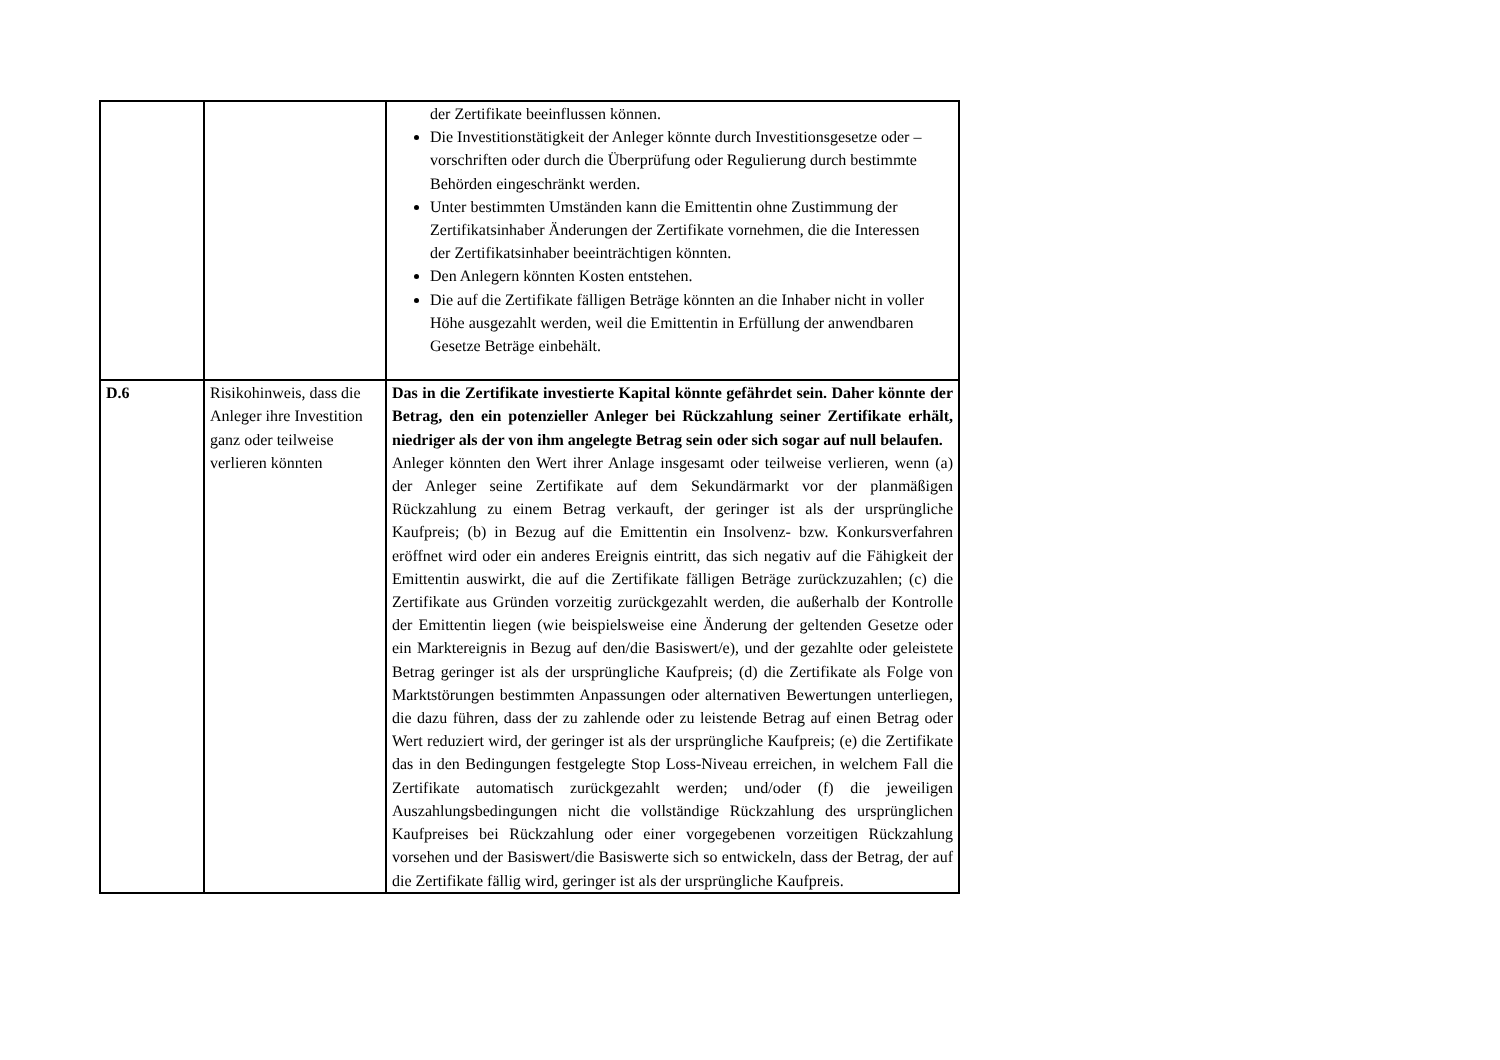| | | der Zertifikate beeinflussen können. Die Investitionstätigkeit der Anleger könnte durch Investitionsgesetze oder –vorschriften oder durch die Überprüfung oder Regulierung durch bestimmte Behörden eingeschränkt werden. Unter bestimmten Umständen kann die Emittentin ohne Zustimmung der Zertifikatsinhaber Änderungen der Zertifikate vornehmen, die die Interessen der Zertifikatsinhaber beeinträchtigen könnten. Den Anlegern könnten Kosten entstehen. Die auf die Zertifikate fälligen Beträge könnten an die Inhaber nicht in voller Höhe ausgezahlt werden, weil die Emittentin in Erfüllung der anwendbaren Gesetze Beträge einbehält. |
| D.6 | Risikohinweis, dass die Anleger ihre Investition ganz oder teilweise verlieren könnten | Das in die Zertifikate investierte Kapital könnte gefährdet sein. Daher könnte der Betrag, den ein potenzieller Anleger bei Rückzahlung seiner Zertifikate erhält, niedriger als der von ihm angelegte Betrag sein oder sich sogar auf null belaufen. Anleger könnten den Wert ihrer Anlage insgesamt oder teilweise verlieren, wenn (a) der Anleger seine Zertifikate auf dem Sekundärmarkt vor der planmäßigen Rückzahlung zu einem Betrag verkauft, der geringer ist als der ursprüngliche Kaufpreis; (b) in Bezug auf die Emittentin ein Insolvenz- bzw. Konkursverfahren eröffnet wird oder ein anderes Ereignis eintritt, das sich negativ auf die Fähigkeit der Emittentin auswirkt, die auf die Zertifikate fälligen Beträge zurückzuzahlen; (c) die Zertifikate aus Gründen vorzeitig zurückgezahlt werden, die außerhalb der Kontrolle der Emittentin liegen (wie beispielsweise eine Änderung der geltenden Gesetze oder ein Marktereignis in Bezug auf den/die Basiswert/e), und der gezahlte oder geleistete Betrag geringer ist als der ursprüngliche Kaufpreis; (d) die Zertifikate als Folge von Marktstörungen bestimmten Anpassungen oder alternativen Bewertungen unterliegen, die dazu führen, dass der zu zahlende oder zu leistende Betrag auf einen Betrag oder Wert reduziert wird, der geringer ist als der ursprüngliche Kaufpreis; (e) die Zertifikate das in den Bedingungen festgelegte Stop Loss-Niveau erreichen, in welchem Fall die Zertifikate automatisch zurückgezahlt werden; und/oder (f) die jeweiligen Auszahlungsbedingungen nicht die vollständige Rückzahlung des ursprünglichen Kaufpreises bei Rückzahlung oder einer vorgegebenen vorzeitigen Rückzahlung vorsehen und der Basiswert/die Basiswerte sich so entwickeln, dass der Betrag, der auf die Zertifikate fällig wird, geringer ist als der ursprüngliche Kaufpreis. |